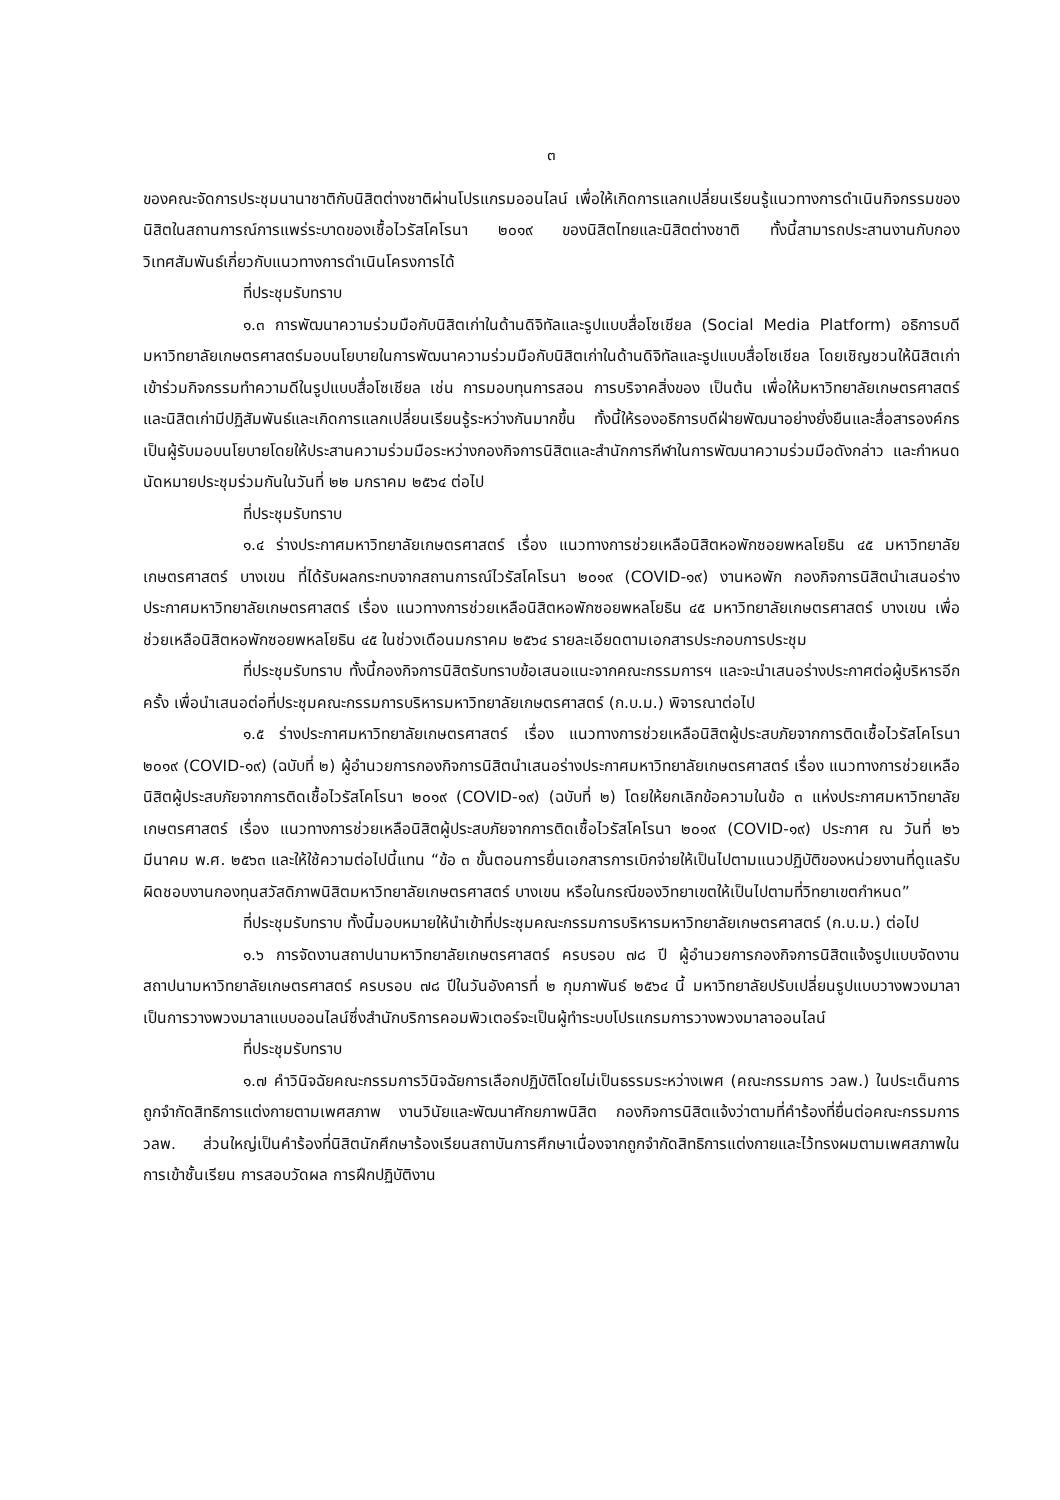๓
ของคณะจัดการประชุมนานาชาติกับนิสิตต่างชาติผ่านโปรแกรมออนไลน์ เพื่อให้เกิดการแลกเปลี่ยนเรียนรู้แนวทางการดำเนินกิจกรรมของนิสิตในสถานการณ์การแพร่ระบาดของเชื้อไวรัสโคโรนา ๒๐๑๙ ของนิสิตไทยและนิสิตต่างชาติ ทั้งนี้สามารถประสานงานกับกองวิเทศสัมพันธ์เกี่ยวกับแนวทางการดำเนินโครงการได้
ที่ประชุมรับทราบ
๑.๓ การพัฒนาความร่วมมือกับนิสิตเก่าในด้านดิจิทัลและรูปแบบสื่อโซเชียล (Social Media Platform) อธิการบดีมหาวิทยาลัยเกษตรศาสตร์มอบนโยบายในการพัฒนาความร่วมมือกับนิสิตเก่าในด้านดิจิทัลและรูปแบบสื่อโซเชียล โดยเชิญชวนให้นิสิตเก่าเข้าร่วมกิจกรรมทำความดีในรูปแบบสื่อโซเชียล เช่น การมอบทุนการสอน การบริจาคสิ่งของ เป็นต้น เพื่อให้มหาวิทยาลัยเกษตรศาสตร์และนิสิตเก่ามีปฏิสัมพันธ์และเกิดการแลกเปลี่ยนเรียนรู้ระหว่างกันมากขึ้น ทั้งนี้ให้รองอธิการบดีฝ่ายพัฒนาอย่างยั่งยืนและสื่อสารองค์กรเป็นผู้รับมอบนโยบายโดยให้ประสานความร่วมมือระหว่างกองกิจการนิสิตและสำนักการกีฬาในการพัฒนาความร่วมมือดังกล่าว และกำหนดนัดหมายประชุมร่วมกันในวันที่ ๒๒ มกราคม ๒๕๖๔ ต่อไป
ที่ประชุมรับทราบ
๑.๔ ร่างประกาศมหาวิทยาลัยเกษตรศาสตร์ เรื่อง แนวทางการช่วยเหลือนิสิตหอพักซอยพหลโยธิน ๔๕ มหาวิทยาลัยเกษตรศาสตร์ บางเขน ที่ได้รับผลกระทบจากสถานการณ์ไวรัสโคโรนา ๒๐๑๙ (COVID-๑๙) งานหอพัก กองกิจการนิสิตนำเสนอร่างประกาศมหาวิทยาลัยเกษตรศาสตร์ เรื่อง แนวทางการช่วยเหลือนิสิตหอพักซอยพหลโยธิน ๔๕ มหาวิทยาลัยเกษตรศาสตร์ บางเขน เพื่อช่วยเหลือนิสิตหอพักซอยพหลโยธิน ๔๕ ในช่วงเดือนมกราคม ๒๕๖๔ รายละเอียดตามเอกสารประกอบการประชุม
ที่ประชุมรับทราบ ทั้งนี้กองกิจการนิสิตรับทราบข้อเสนอแนะจากคณะกรรมการฯ และจะนำเสนอร่างประกาศต่อผู้บริหารอีกครั้ง เพื่อนำเสนอต่อที่ประชุมคณะกรรมการบริหารมหาวิทยาลัยเกษตรศาสตร์ (ก.บ.ม.) พิจารณาต่อไป
๑.๕ ร่างประกาศมหาวิทยาลัยเกษตรศาสตร์ เรื่อง แนวทางการช่วยเหลือนิสิตผู้ประสบภัยจากการติดเชื้อไวรัสโคโรนา ๒๐๑๙ (COVID-๑๙) (ฉบับที่ ๒) ผู้อำนวยการกองกิจการนิสิตนำเสนอร่างประกาศมหาวิทยาลัยเกษตรศาสตร์ เรื่อง แนวทางการช่วยเหลือนิสิตผู้ประสบภัยจากการติดเชื้อไวรัสโคโรนา ๒๐๑๙ (COVID-๑๙) (ฉบับที่ ๒) โดยให้ยกเลิกข้อความในข้อ ๓ แห่งประกาศมหาวิทยาลัยเกษตรศาสตร์ เรื่อง แนวทางการช่วยเหลือนิสิตผู้ประสบภัยจากการติดเชื้อไวรัสโคโรนา ๒๐๑๙ (COVID-๑๙) ประกาศ ณ วันที่ ๒๖ มีนาคม พ.ศ. ๒๕๖๓ และให้ใช้ความต่อไปนี้แทน “ข้อ ๓ ขั้นตอนการยื่นเอกสารการเบิกจ่ายให้เป็นไปตามแนวปฏิบัติของหน่วยงานที่ดูแลรับผิดชอบงานกองทุนสวัสดิภาพนิสิตมหาวิทยาลัยเกษตรศาสตร์ บางเขน หรือในกรณีของวิทยาเขตให้เป็นไปตามที่วิทยาเขตกำหนด”
ที่ประชุมรับทราบ ทั้งนี้มอบหมายให้นำเข้าที่ประชุมคณะกรรมการบริหารมหาวิทยาลัยเกษตรศาสตร์ (ก.บ.ม.) ต่อไป
๑.๖ การจัดงานสถาปนามหาวิทยาลัยเกษตรศาสตร์ ครบรอบ ๗๘ ปี ผู้อำนวยการกองกิจการนิสิตแจ้งรูปแบบจัดงานสถาปนามหาวิทยาลัยเกษตรศาสตร์ ครบรอบ ๗๘ ปีในวันอังคารที่ ๒ กุมภาพันธ์ ๒๕๖๔ นี้ มหาวิทยาลัยปรับเปลี่ยนรูปแบบวางพวงมาลาเป็นการวางพวงมาลาแบบออนไลน์ซึ่งสำนักบริการคอมพิวเตอร์จะเป็นผู้ทำระบบโปรแกรมการวางพวงมาลาออนไลน์
ที่ประชุมรับทราบ
๑.๗ คำวินิจฉัยคณะกรรมการวินิจฉัยการเลือกปฏิบัติโดยไม่เป็นธรรมระหว่างเพศ (คณะกรรมการ วลพ.) ในประเด็นการถูกจำกัดสิทธิการแต่งกายตามเพศสภาพ งานวินัยและพัฒนาศักยภาพนิสิต กองกิจการนิสิตแจ้งว่าตามที่คำร้องที่ยื่นต่อคณะกรรมการ วลพ. ส่วนใหญ่เป็นคำร้องที่นิสิตนักศึกษาร้องเรียนสถาบันการศึกษาเนื่องจากถูกจำกัดสิทธิการแต่งกายและไว้ทรงผมตามเพศสภาพในการเข้าชั้นเรียน การสอบวัดผล การฝึกปฏิบัติงาน